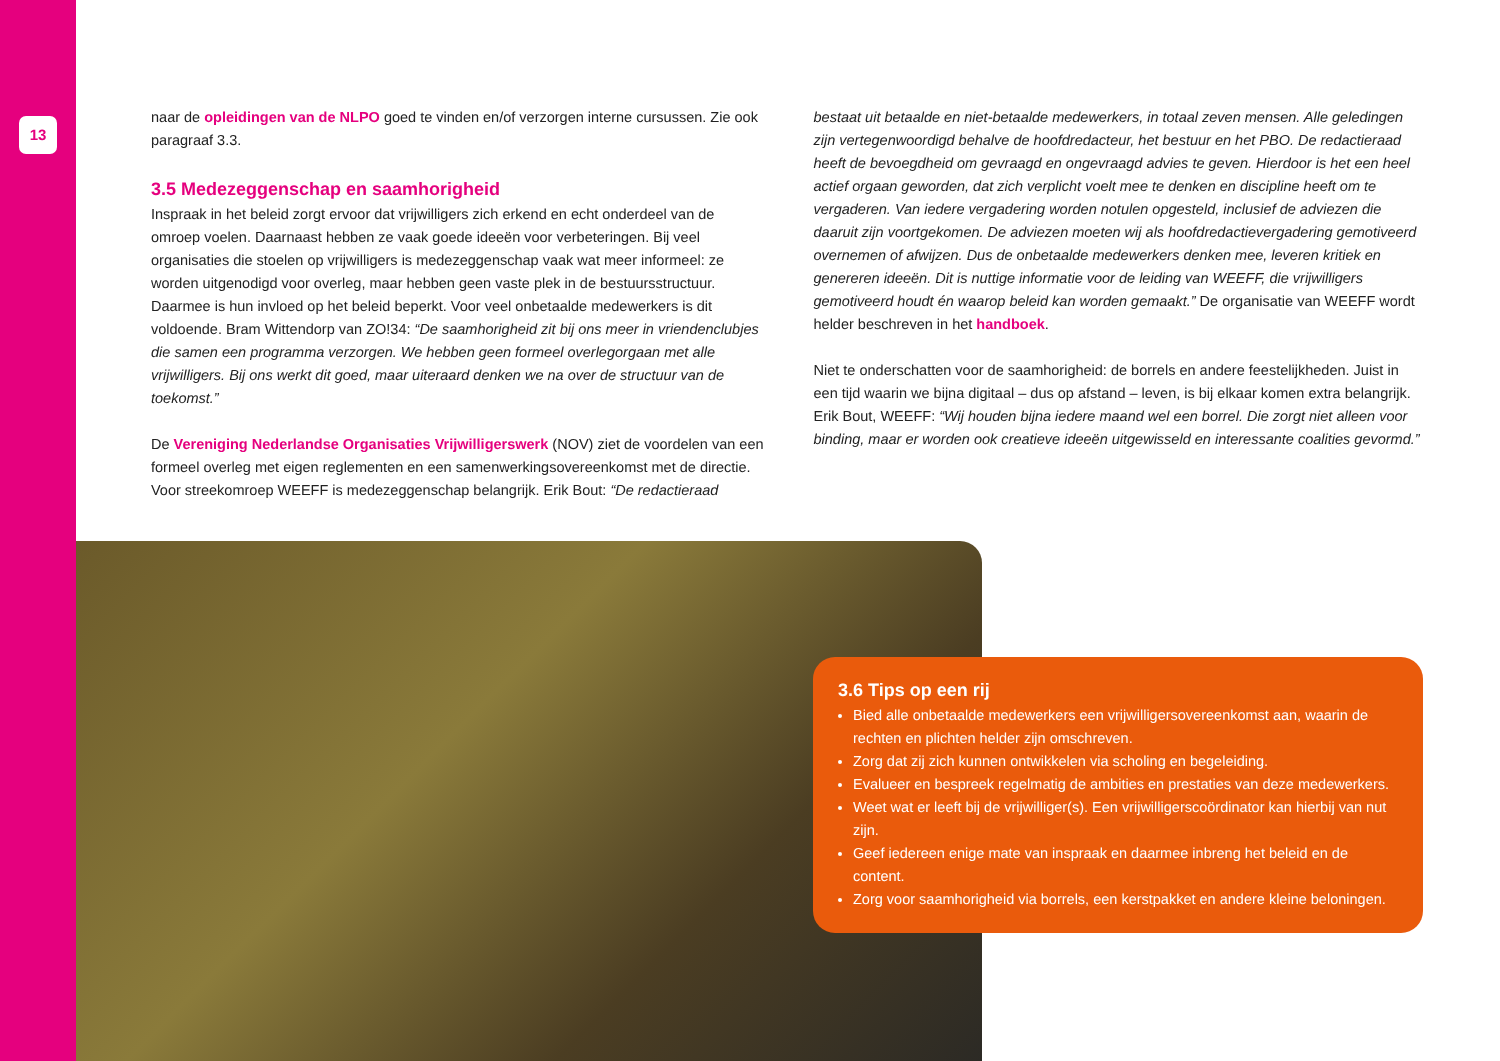13
naar de opleidingen van de NLPO goed te vinden en/of verzorgen interne cursussen. Zie ook paragraaf 3.3.
3.5 Medezeggenschap en saamhorigheid
Inspraak in het beleid zorgt ervoor dat vrijwilligers zich erkend en echt onderdeel van de omroep voelen. Daarnaast hebben ze vaak goede ideeën voor verbeteringen. Bij veel organisaties die stoelen op vrijwilligers is medezeggenschap vaak wat meer informeel: ze worden uitgenodigd voor overleg, maar hebben geen vaste plek in de bestuursstructuur. Daarmee is hun invloed op het beleid beperkt. Voor veel onbetaalde medewerkers is dit voldoende. Bram Wittendorp van ZO!34: “De saamhorigheid zit bij ons meer in vriendenclubjes die samen een programma verzorgen. We hebben geen formeel overlegorgaan met alle vrijwilligers. Bij ons werkt dit goed, maar uiteraard denken we na over de structuur van de toekomst.”
De Vereniging Nederlandse Organisaties Vrijwilligerswerk (NOV) ziet de voordelen van een formeel overleg met eigen reglementen en een samenwerkingsovereenkomst met de directie. Voor streekomroep WEEFF is medezeggenschap belangrijk. Erik Bout: “De redactieraad
bestaat uit betaalde en niet-betaalde medewerkers, in totaal zeven mensen. Alle geledingen zijn vertegenwoordigd behalve de hoofdredacteur, het bestuur en het PBO. De redactieraad heeft de bevoegdheid om gevraagd en ongevraagd advies te geven. Hierdoor is het een heel actief orgaan geworden, dat zich verplicht voelt mee te denken en discipline heeft om te vergaderen. Van iedere vergadering worden notulen opgesteld, inclusief de adviezen die daaruit zijn voortgekomen. De adviezen moeten wij als hoofdredactievergadering gemotiveerd overnemen of afwijzen. Dus de onbetaalde medewerkers denken mee, leveren kritiek en genereren ideeën. Dit is nuttige informatie voor de leiding van WEEFF, die vrijwilligers gemotiveerd houdt én waarop beleid kan worden gemaakt.” De organisatie van WEEFF wordt helder beschreven in het handboek.
Niet te onderschatten voor de saamhorigheid: de borrels en andere feestelijkheden. Juist in een tijd waarin we bijna digitaal – dus op afstand – leven, is bij elkaar komen extra belangrijk. Erik Bout, WEEFF: “Wij houden bijna iedere maand wel een borrel. Die zorgt niet alleen voor binding, maar er worden ook creatieve ideeën uitgewisseld en interessante coalities gevormd.”
3.6 Tips op een rij
Bied alle onbetaalde medewerkers een vrijwilligersovereenkomst aan, waarin de rechten en plichten helder zijn omschreven.
Zorg dat zij zich kunnen ontwikkelen via scholing en begeleiding.
Evalueer en bespreek regelmatig de ambities en prestaties van deze medewerkers.
Weet wat er leeft bij de vrijwilliger(s). Een vrijwilligerscoördinator kan hierbij van nut zijn.
Geef iedereen enige mate van inspraak en daarmee inbreng het beleid en de content.
Zorg voor saamhorigheid via borrels, een kerstpakket en andere kleine beloningen.